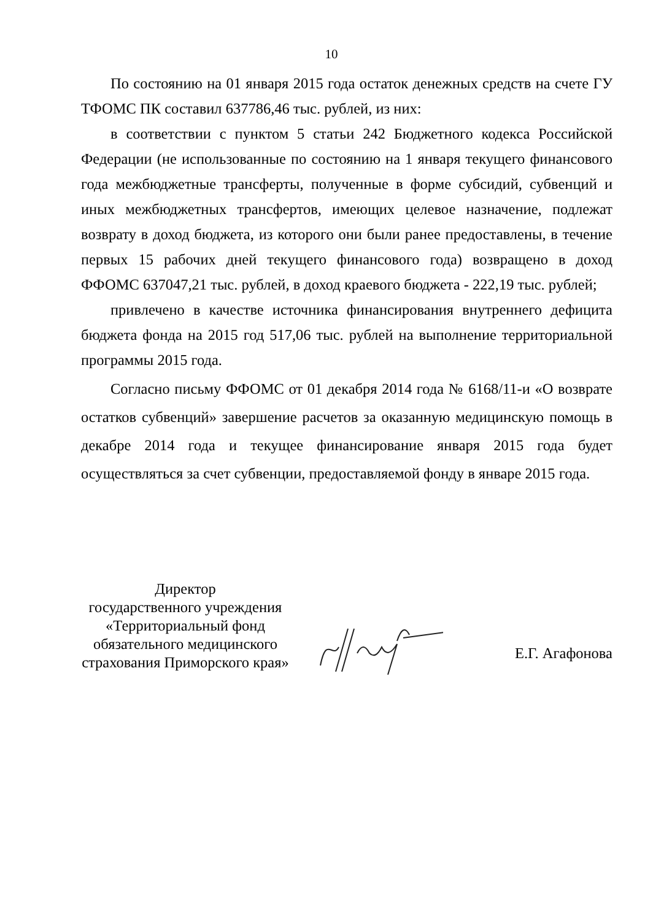10
По состоянию на 01 января 2015 года остаток денежных средств на счете ГУ ТФОМС ПК составил 637786,46 тыс. рублей, из них:
в соответствии с пунктом 5 статьи 242 Бюджетного кодекса Российской Федерации (не использованные по состоянию на 1 января текущего финансового года межбюджетные трансферты, полученные в форме субсидий, субвенций и иных межбюджетных трансфертов, имеющих целевое назначение, подлежат возврату в доход бюджета, из которого они были ранее предоставлены, в течение первых 15 рабочих дней текущего финансового года) возвращено в доход ФФОМС 637047,21 тыс. рублей, в доход краевого бюджета - 222,19 тыс. рублей;
привлечено в качестве источника финансирования внутреннего дефицита бюджета фонда на 2015 год 517,06 тыс. рублей на выполнение территориальной программы 2015 года.
Согласно письму ФФОМС от 01 декабря 2014 года № 6168/11-и «О возврате остатков субвенций» завершение расчетов за оказанную медицинскую помощь в декабре 2014 года и текущее финансирование января 2015 года будет осуществляться за счет субвенции, предоставляемой фонду в январе 2015 года.
Директор
государственного учреждения
«Территориальный фонд
обязательного медицинского
страхования Приморского края»
Е.Г. Агафонова